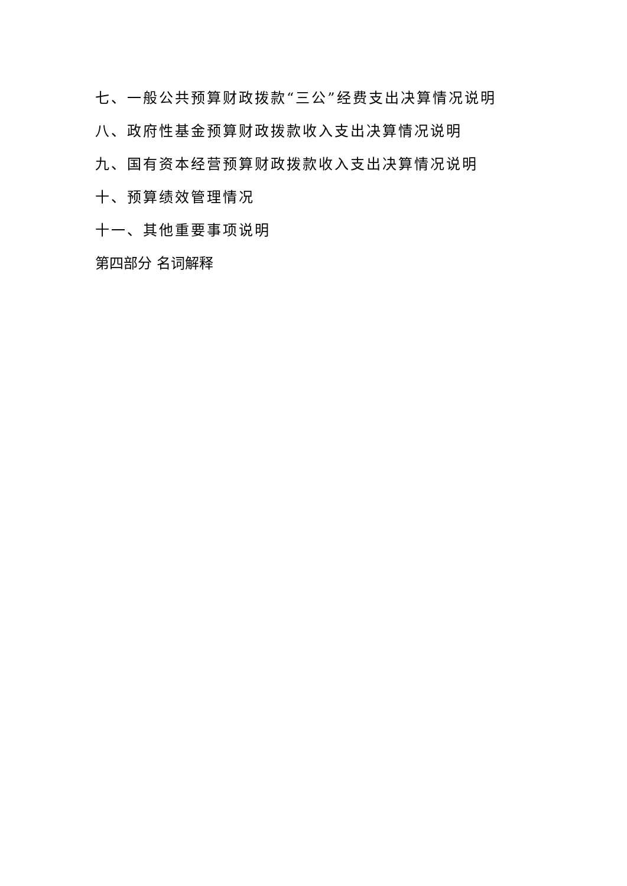七、一般公共预算财政拨款“三公”经费支出决算情况说明
八、政府性基金预算财政拨款收入支出决算情况说明
九、国有资本经营预算财政拨款收入支出决算情况说明
十、预算绩效管理情况
十一、其他重要事项说明
第四部分 名词解释